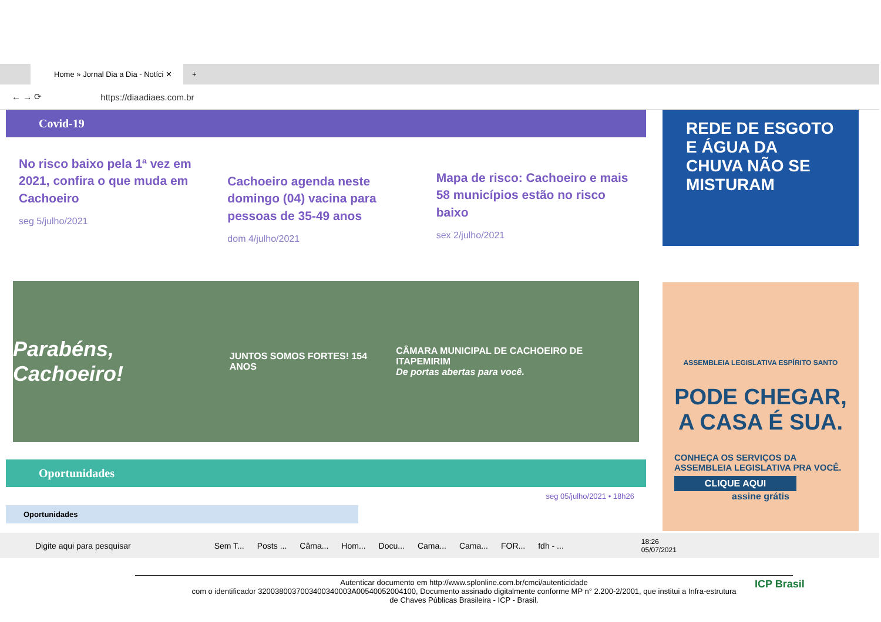Home » Jornal Dia a Dia - Notíci ✕
+
← → ⟳
https://diaadiaes.com.br
Covid-19
No risco baixo pela 1ª vez em 2021, confira o que muda em Cachoeiro
seg 5/julho/2021
Cachoeiro agenda neste domingo (04) vacina para pessoas de 35-49 anos
dom 4/julho/2021
Mapa de risco: Cachoeiro e mais 58 municípios estão no risco baixo
sex 2/julho/2021
Parabéns, Cachoeiro! JUNTOS SOMOS FORTES! 154 ANOS CÂMARA MUNICIPAL DE CACHOEIRO DE ITAPEMIRIM
De portas abertas para você.
Oportunidades
seg 05/julho/2021 • 18h26
Oportunidades
REDE DE ESGOTO E ÁGUA DA CHUVA NÃO SE MISTURAM
ASSEMBLEIA LEGISLATIVA ESPÍRITO SANTO
PODE CHEGAR, A CASA É SUA.
CONHEÇA OS SERVIÇOS DA ASSEMBLEIA LEGISLATIVA PRA VOCÊ.
CLIQUE AQUI
assine grátis
Digite aqui para pesquisar Sem T... Posts ... Câma... Hom... Docu... Cama... Cama... FOR... fdh - ... 18:26
05/07/2021
Autenticar documento em http://www.splonline.com.br/cmci/autenticidade
com o identificador 3200380037003400340003A00540052004100, Documento assinado digitalmente conforme MP n° 2.200-2/2001, que institui a Infra-estrutura
de Chaves Públicas Brasileira - ICP - Brasil.
ICP Brasil